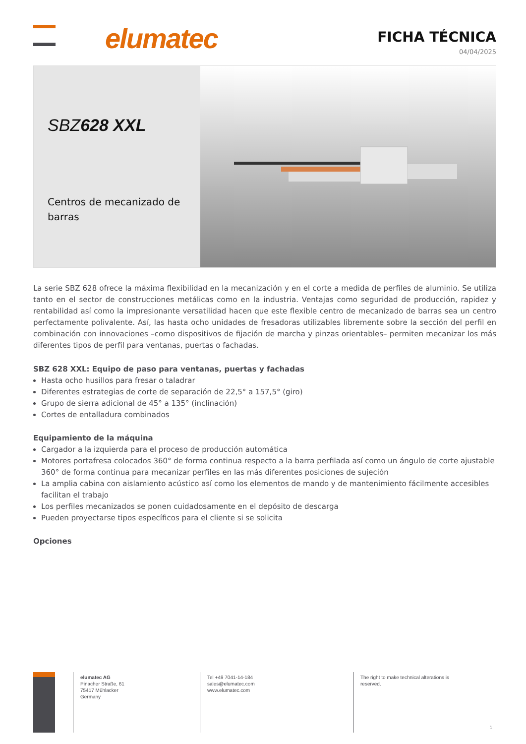elumatec
FICHA TÉCNICA
04/04/2025
SBZ628 XXL
Centros de mecanizado de barras
La serie SBZ 628 ofrece la máxima flexibilidad en la mecanización y en el corte a medida de perfiles de aluminio. Se utiliza tanto en el sector de construcciones metálicas como en la industria. Ventajas como seguridad de producción, rapidez y rentabilidad así como la impresionante versatilidad hacen que este flexible centro de mecanizado de barras sea un centro perfectamente polivalente. Así, las hasta ocho unidades de fresadoras utilizables libremente sobre la sección del perfil en combinación con innovaciones –como dispositivos de fijación de marcha y pinzas orientables– permiten mecanizar los más diferentes tipos de perfil para ventanas, puertas o fachadas.
SBZ 628 XXL: Equipo de paso para ventanas, puertas y fachadas
Hasta ocho husillos para fresar o taladrar
Diferentes estrategias de corte de separación de 22,5° a 157,5° (giro)
Grupo de sierra adicional de 45° a 135° (inclinación)
Cortes de entalladura combinados
Equipamiento de la máquina
Cargador a la izquierda para el proceso de producción automática
Motores portafresa colocados 360° de forma continua respecto a la barra perfilada así como un ángulo de corte ajustable 360° de forma continua para mecanizar perfiles en las más diferentes posiciones de sujeción
La amplia cabina con aislamiento acústico así como los elementos de mando y de mantenimiento fácilmente accesibles facilitan el trabajo
Los perfiles mecanizados se ponen cuidadosamente en el depósito de descarga
Pueden proyectarse tipos específicos para el cliente si se solicita
Opciones
elumatec AG
Pinacher Straße, 61
75417 Mühlacker
Germany
Tel +49 7041-14-184
sales@elumatec.com
www.elumatec.com
The right to make technical alterations is
reserved.
1